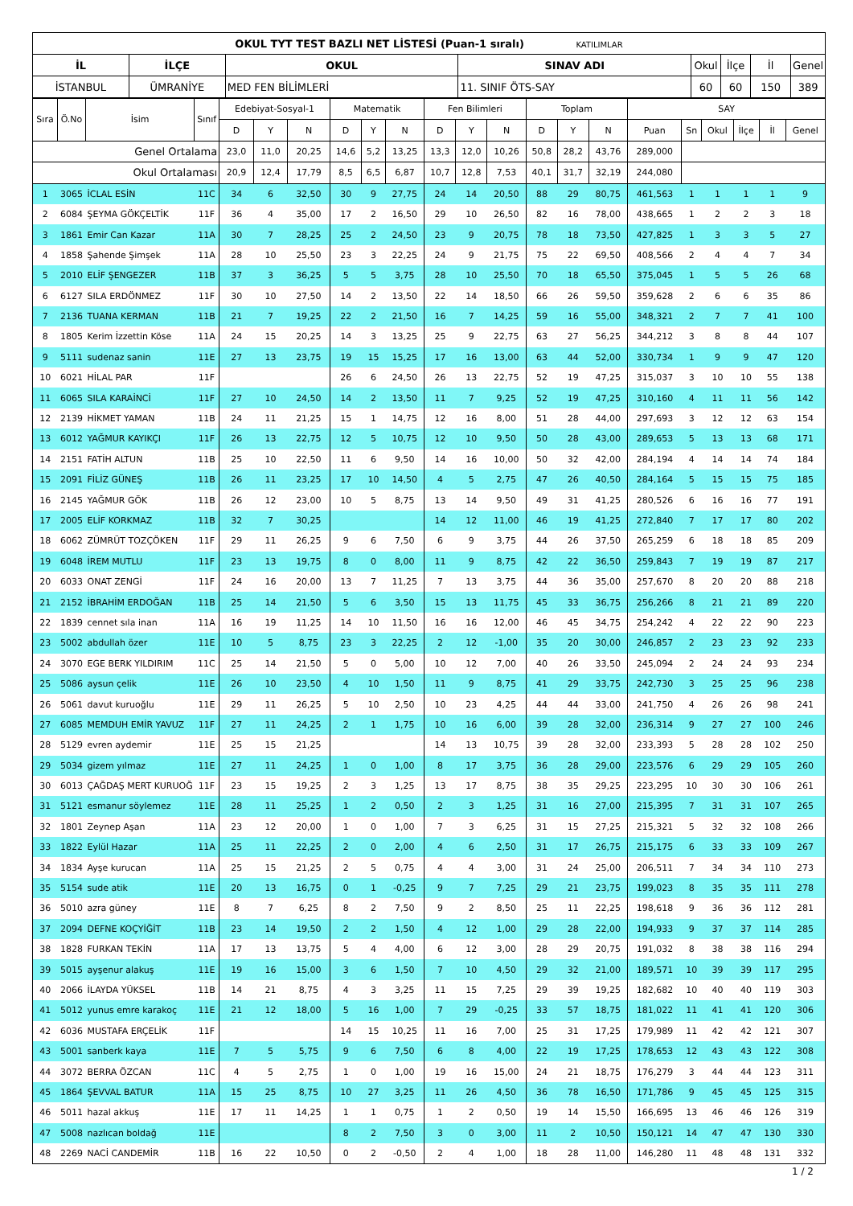| OKUL TYT TEST BAZLI NET LİSTESİ (Puan-1 sıralı) KATILIMLAR | | | | | | | |
| İL | İLÇE | OKUL | SINAV ADI | Okul | İlçe | İl | Genel |
| İSTANBUL | ÜMRANİYE | MED FEN BİLİMLERİ | 11. SINIF ÖTS-SAY | 60 | 60 | 150 | 389 |
| Sıra | Ö.No | İsim | Sınıf | Edebiyat-Sosyal-1 | | | Matematik | | | Fen Bilimleri | | | Toplam | | | SAY | | | | | |
| | | | | D | Y | N | D | Y | N | D | Y | N | D | Y | N | Puan | Sn | Okul | İlçe | İl | Genel |
| Genel Ortalama | | | | 23,0 | 11,0 | 20,25 | 14,6 | 5,2 | 13,25 | 13,3 | 12,0 | 10,26 | 50,8 | 28,2 | 43,76 | 289,000 | | | | | |
| Okul Ortalaması | | | | 20,9 | 12,4 | 17,79 | 8,5 | 6,5 | 6,87 | 10,7 | 12,8 | 7,53 | 40,1 | 31,7 | 32,19 | 244,080 | | | | | |
| 1 | 3065 | İCLAL ESİN | 11C | 34 | 6 | 32,50 | 30 | 9 | 27,75 | 24 | 14 | 20,50 | 88 | 29 | 80,75 | 461,563 | 1 | 1 | 1 | 1 | 9 |
| 2 | 6084 | ŞEYMA GÖKÇELTİK | 11F | 36 | 4 | 35,00 | 17 | 2 | 16,50 | 29 | 10 | 26,50 | 82 | 16 | 78,00 | 438,665 | 1 | 2 | 2 | 3 | 18 |
| 3 | 1861 | Emir Can Kazar | 11A | 30 | 7 | 28,25 | 25 | 2 | 24,50 | 23 | 9 | 20,75 | 78 | 18 | 73,50 | 427,825 | 1 | 3 | 3 | 5 | 27 |
| 4 | 1858 | Şahende Şimşek | 11A | 28 | 10 | 25,50 | 23 | 3 | 22,25 | 24 | 9 | 21,75 | 75 | 22 | 69,50 | 408,566 | 2 | 4 | 4 | 7 | 34 |
| 5 | 2010 | ELİF ŞENGEZER | 11B | 37 | 3 | 36,25 | 5 | 5 | 3,75 | 28 | 10 | 25,50 | 70 | 18 | 65,50 | 375,045 | 1 | 5 | 5 | 26 | 68 |
| 6 | 6127 | SILA ERDÖNMEZ | 11F | 30 | 10 | 27,50 | 14 | 2 | 13,50 | 22 | 14 | 18,50 | 66 | 26 | 59,50 | 359,628 | 2 | 6 | 6 | 35 | 86 |
| 7 | 2136 | TUANA KERMAN | 11B | 21 | 7 | 19,25 | 22 | 2 | 21,50 | 16 | 7 | 14,25 | 59 | 16 | 55,00 | 348,321 | 2 | 7 | 7 | 41 | 100 |
| 8 | 1805 | Kerim İzzettin Köse | 11A | 24 | 15 | 20,25 | 14 | 3 | 13,25 | 25 | 9 | 22,75 | 63 | 27 | 56,25 | 344,212 | 3 | 8 | 8 | 44 | 107 |
| 9 | 5111 | sudenaz sanin | 11E | 27 | 13 | 23,75 | 19 | 15 | 15,25 | 17 | 16 | 13,00 | 63 | 44 | 52,00 | 330,734 | 1 | 9 | 9 | 47 | 120 |
| 10 | 6021 | HİLAL PAR | 11F | | | | 26 | 6 | 24,50 | 26 | 13 | 22,75 | 52 | 19 | 47,25 | 315,037 | 3 | 10 | 10 | 55 | 138 |
| 11 | 6065 | SILA KARAİNCİ | 11F | 27 | 10 | 24,50 | 14 | 2 | 13,50 | 11 | 7 | 9,25 | 52 | 19 | 47,25 | 310,160 | 4 | 11 | 11 | 56 | 142 |
| 12 | 2139 | HİKMET YAMAN | 11B | 24 | 11 | 21,25 | 15 | 1 | 14,75 | 12 | 16 | 8,00 | 51 | 28 | 44,00 | 297,693 | 3 | 12 | 12 | 63 | 154 |
| 13 | 6012 | YAĞMUR KAYIKÇI | 11F | 26 | 13 | 22,75 | 12 | 5 | 10,75 | 12 | 10 | 9,50 | 50 | 28 | 43,00 | 289,653 | 5 | 13 | 13 | 68 | 171 |
| 14 | 2151 | FATİH ALTUN | 11B | 25 | 10 | 22,50 | 11 | 6 | 9,50 | 14 | 16 | 10,00 | 50 | 32 | 42,00 | 284,194 | 4 | 14 | 14 | 74 | 184 |
| 15 | 2091 | FİLİZ GÜNEŞ | 11B | 26 | 11 | 23,25 | 17 | 10 | 14,50 | 4 | 5 | 2,75 | 47 | 26 | 40,50 | 284,164 | 5 | 15 | 15 | 75 | 185 |
| 16 | 2145 | YAĞMUR GÖK | 11B | 26 | 12 | 23,00 | 10 | 5 | 8,75 | 13 | 14 | 9,50 | 49 | 31 | 41,25 | 280,526 | 6 | 16 | 16 | 77 | 191 |
| 17 | 2005 | ELİF KORKMAZ | 11B | 32 | 7 | 30,25 | | | | 14 | 12 | 11,00 | 46 | 19 | 41,25 | 272,840 | 7 | 17 | 17 | 80 | 202 |
| 18 | 6062 | ZÜMRÜT TOZÇÖKEN | 11F | 29 | 11 | 26,25 | 9 | 6 | 7,50 | 6 | 9 | 3,75 | 44 | 26 | 37,50 | 265,259 | 6 | 18 | 18 | 85 | 209 |
| 19 | 6048 | İREM MUTLU | 11F | 23 | 13 | 19,75 | 8 | 0 | 8,00 | 11 | 9 | 8,75 | 42 | 22 | 36,50 | 259,843 | 7 | 19 | 19 | 87 | 217 |
| 20 | 6033 | ONAT ZENGİ | 11F | 24 | 16 | 20,00 | 13 | 7 | 11,25 | 7 | 13 | 3,75 | 44 | 36 | 35,00 | 257,670 | 8 | 20 | 20 | 88 | 218 |
| 21 | 2152 | İBRAHİM ERDOĞAN | 11B | 25 | 14 | 21,50 | 5 | 6 | 3,50 | 15 | 13 | 11,75 | 45 | 33 | 36,75 | 256,266 | 8 | 21 | 21 | 89 | 220 |
| 22 | 1839 | cennet sıla inan | 11A | 16 | 19 | 11,25 | 14 | 10 | 11,50 | 16 | 16 | 12,00 | 46 | 45 | 34,75 | 254,242 | 4 | 22 | 22 | 90 | 223 |
| 23 | 5002 | abdullah özer | 11E | 10 | 5 | 8,75 | 23 | 3 | 22,25 | 2 | 12 | -1,00 | 35 | 20 | 30,00 | 246,857 | 2 | 23 | 23 | 92 | 233 |
| 24 | 3070 | EGE BERK YILDIRIM | 11C | 25 | 14 | 21,50 | 5 | 0 | 5,00 | 10 | 12 | 7,00 | 40 | 26 | 33,50 | 245,094 | 2 | 24 | 24 | 93 | 234 |
| 25 | 5086 | aysun çelik | 11E | 26 | 10 | 23,50 | 4 | 10 | 1,50 | 11 | 9 | 8,75 | 41 | 29 | 33,75 | 242,730 | 3 | 25 | 25 | 96 | 238 |
| 26 | 5061 | davut kuruoğlu | 11E | 29 | 11 | 26,25 | 5 | 10 | 2,50 | 10 | 23 | 4,25 | 44 | 44 | 33,00 | 241,750 | 4 | 26 | 26 | 98 | 241 |
| 27 | 6085 | MEMDUH EMİR YAVUZ | 11F | 27 | 11 | 24,25 | 2 | 1 | 1,75 | 10 | 16 | 6,00 | 39 | 28 | 32,00 | 236,314 | 9 | 27 | 27 | 100 | 246 |
| 28 | 5129 | evren aydemir | 11E | 25 | 15 | 21,25 | | | | 14 | 13 | 10,75 | 39 | 28 | 32,00 | 233,393 | 5 | 28 | 28 | 102 | 250 |
| 29 | 5034 | gizem yılmaz | 11E | 27 | 11 | 24,25 | 1 | 0 | 1,00 | 8 | 17 | 3,75 | 36 | 28 | 29,00 | 223,576 | 6 | 29 | 29 | 105 | 260 |
| 30 | 6013 | ÇAĞDAŞ MERT KURUOĞ | 11F | 23 | 15 | 19,25 | 2 | 3 | 1,25 | 13 | 17 | 8,75 | 38 | 35 | 29,25 | 223,295 | 10 | 30 | 30 | 106 | 261 |
| 31 | 5121 | esmanur söylemez | 11E | 28 | 11 | 25,25 | 1 | 2 | 0,50 | 2 | 3 | 1,25 | 31 | 16 | 27,00 | 215,395 | 7 | 31 | 31 | 107 | 265 |
| 32 | 1801 | Zeynep Aşan | 11A | 23 | 12 | 20,00 | 1 | 0 | 1,00 | 7 | 3 | 6,25 | 31 | 15 | 27,25 | 215,321 | 5 | 32 | 32 | 108 | 266 |
| 33 | 1822 | Eylül Hazar | 11A | 25 | 11 | 22,25 | 2 | 0 | 2,00 | 4 | 6 | 2,50 | 31 | 17 | 26,75 | 215,175 | 6 | 33 | 33 | 109 | 267 |
| 34 | 1834 | Ayşe kurucan | 11A | 25 | 15 | 21,25 | 2 | 5 | 0,75 | 4 | 4 | 3,00 | 31 | 24 | 25,00 | 206,511 | 7 | 34 | 34 | 110 | 273 |
| 35 | 5154 | sude atik | 11E | 20 | 13 | 16,75 | 0 | 1 | -0,25 | 9 | 7 | 7,25 | 29 | 21 | 23,75 | 199,023 | 8 | 35 | 35 | 111 | 278 |
| 36 | 5010 | azra güney | 11E | 8 | 7 | 6,25 | 8 | 2 | 7,50 | 9 | 2 | 8,50 | 25 | 11 | 22,25 | 198,618 | 9 | 36 | 36 | 112 | 281 |
| 37 | 2094 | DEFNE KOÇYİĞİT | 11B | 23 | 14 | 19,50 | 2 | 2 | 1,50 | 4 | 12 | 1,00 | 29 | 28 | 22,00 | 194,933 | 9 | 37 | 37 | 114 | 285 |
| 38 | 1828 | FURKAN TEKİN | 11A | 17 | 13 | 13,75 | 5 | 4 | 4,00 | 6 | 12 | 3,00 | 28 | 29 | 20,75 | 191,032 | 8 | 38 | 38 | 116 | 294 |
| 39 | 5015 | ayşenur alakuş | 11E | 19 | 16 | 15,00 | 3 | 6 | 1,50 | 7 | 10 | 4,50 | 29 | 32 | 21,00 | 189,571 | 10 | 39 | 39 | 117 | 295 |
| 40 | 2066 | İLAYDA YÜKSEL | 11B | 14 | 21 | 8,75 | 4 | 3 | 3,25 | 11 | 15 | 7,25 | 29 | 39 | 19,25 | 182,682 | 10 | 40 | 40 | 119 | 303 |
| 41 | 5012 | yunus emre karakoç | 11E | 21 | 12 | 18,00 | 5 | 16 | 1,00 | 7 | 29 | -0,25 | 33 | 57 | 18,75 | 181,022 | 11 | 41 | 41 | 120 | 306 |
| 42 | 6036 | MUSTAFA ERÇELİK | 11F | | | | 14 | 15 | 10,25 | 11 | 16 | 7,00 | 25 | 31 | 17,25 | 179,989 | 11 | 42 | 42 | 121 | 307 |
| 43 | 5001 | sanberk kaya | 11E | 7 | 5 | 5,75 | 9 | 6 | 7,50 | 6 | 8 | 4,00 | 22 | 19 | 17,25 | 178,653 | 12 | 43 | 43 | 122 | 308 |
| 44 | 3072 | BERRA ÖZCAN | 11C | 4 | 5 | 2,75 | 1 | 0 | 1,00 | 19 | 16 | 15,00 | 24 | 21 | 18,75 | 176,279 | 3 | 44 | 44 | 123 | 311 |
| 45 | 1864 | ŞEVVAL BATUR | 11A | 15 | 25 | 8,75 | 10 | 27 | 3,25 | 11 | 26 | 4,50 | 36 | 78 | 16,50 | 171,786 | 9 | 45 | 45 | 125 | 315 |
| 46 | 5011 | hazal akkuş | 11E | 17 | 11 | 14,25 | 1 | 1 | 0,75 | 1 | 2 | 0,50 | 19 | 14 | 15,50 | 166,695 | 13 | 46 | 46 | 126 | 319 |
| 47 | 5008 | nazlıcan boldağ | 11E | | | | 8 | 2 | 7,50 | 3 | 0 | 3,00 | 11 | 2 | 10,50 | 150,121 | 14 | 47 | 47 | 130 | 330 |
| 48 | 2269 | NACİ CANDEMİR | 11B | 16 | 22 | 10,50 | 0 | 2 | -0,50 | 2 | 4 | 1,00 | 18 | 28 | 11,00 | 146,280 | 11 | 48 | 48 | 131 | 332 |
1 / 2